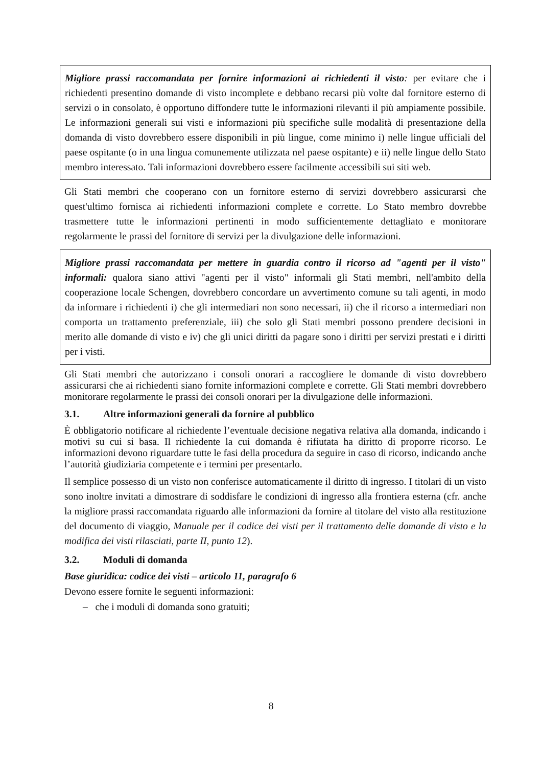Migliore prassi raccomandata per fornire informazioni ai richiedenti il visto: per evitare che i richiedenti presentino domande di visto incomplete e debbano recarsi più volte dal fornitore esterno di servizi o in consolato, è opportuno diffondere tutte le informazioni rilevanti il più ampiamente possibile. Le informazioni generali sui visti e informazioni più specifiche sulle modalità di presentazione della domanda di visto dovrebbero essere disponibili in più lingue, come minimo i) nelle lingue ufficiali del paese ospitante (o in una lingua comunemente utilizzata nel paese ospitante) e ii) nelle lingue dello Stato membro interessato. Tali informazioni dovrebbero essere facilmente accessibili sui siti web.
Gli Stati membri che cooperano con un fornitore esterno di servizi dovrebbero assicurarsi che quest'ultimo fornisca ai richiedenti informazioni complete e corrette. Lo Stato membro dovrebbe trasmettere tutte le informazioni pertinenti in modo sufficientemente dettagliato e monitorare regolarmente le prassi del fornitore di servizi per la divulgazione delle informazioni.
Migliore prassi raccomandata per mettere in guardia contro il ricorso ad "agenti per il visto" informali: qualora siano attivi "agenti per il visto" informali gli Stati membri, nell'ambito della cooperazione locale Schengen, dovrebbero concordare un avvertimento comune su tali agenti, in modo da informare i richiedenti i) che gli intermediari non sono necessari, ii) che il ricorso a intermediari non comporta un trattamento preferenziale, iii) che solo gli Stati membri possono prendere decisioni in merito alle domande di visto e iv) che gli unici diritti da pagare sono i diritti per servizi prestati e i diritti per i visti.
Gli Stati membri che autorizzano i consoli onorari a raccogliere le domande di visto dovrebbero assicurarsi che ai richiedenti siano fornite informazioni complete e corrette. Gli Stati membri dovrebbero monitorare regolarmente le prassi dei consoli onorari per la divulgazione delle informazioni.
3.1. Altre informazioni generali da fornire al pubblico
È obbligatorio notificare al richiedente l’eventuale decisione negativa relativa alla domanda, indicando i motivi su cui si basa. Il richiedente la cui domanda è rifiutata ha diritto di proporre ricorso. Le informazioni devono riguardare tutte le fasi della procedura da seguire in caso di ricorso, indicando anche l’autorità giudiziaria competente e i termini per presentarlo.
Il semplice possesso di un visto non conferisce automaticamente il diritto di ingresso. I titolari di un visto sono inoltre invitati a dimostrare di soddisfare le condizioni di ingresso alla frontiera esterna (cfr. anche la migliore prassi raccomandata riguardo alle informazioni da fornire al titolare del visto alla restituzione del documento di viaggio, Manuale per il codice dei visti per il trattamento delle domande di visto e la modifica dei visti rilasciati, parte II, punto 12).
3.2. Moduli di domanda
Base giuridica: codice dei visti – articolo 11, paragrafo 6
Devono essere fornite le seguenti informazioni:
– che i moduli di domanda sono gratuiti;
8